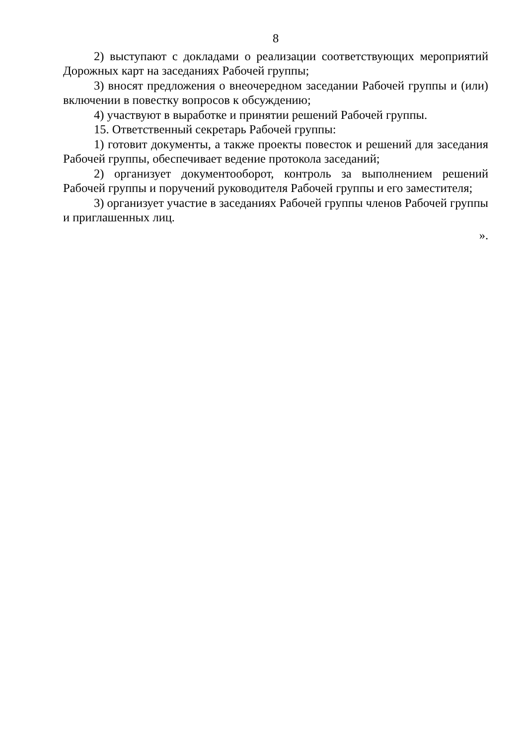8
2) выступают с докладами о реализации соответствующих мероприятий Дорожных карт на заседаниях Рабочей группы;
3) вносят предложения о внеочередном заседании Рабочей группы и (или) включении в повестку вопросов к обсуждению;
4) участвуют в выработке и принятии решений Рабочей группы.
15. Ответственный секретарь Рабочей группы:
1) готовит документы, а также проекты повесток и решений для заседания Рабочей группы, обеспечивает ведение протокола заседаний;
2) организует документооборот, контроль за выполнением решений Рабочей группы и поручений руководителя Рабочей группы и его заместителя;
3) организует участие в заседаниях Рабочей группы членов Рабочей группы и приглашенных лиц.
».